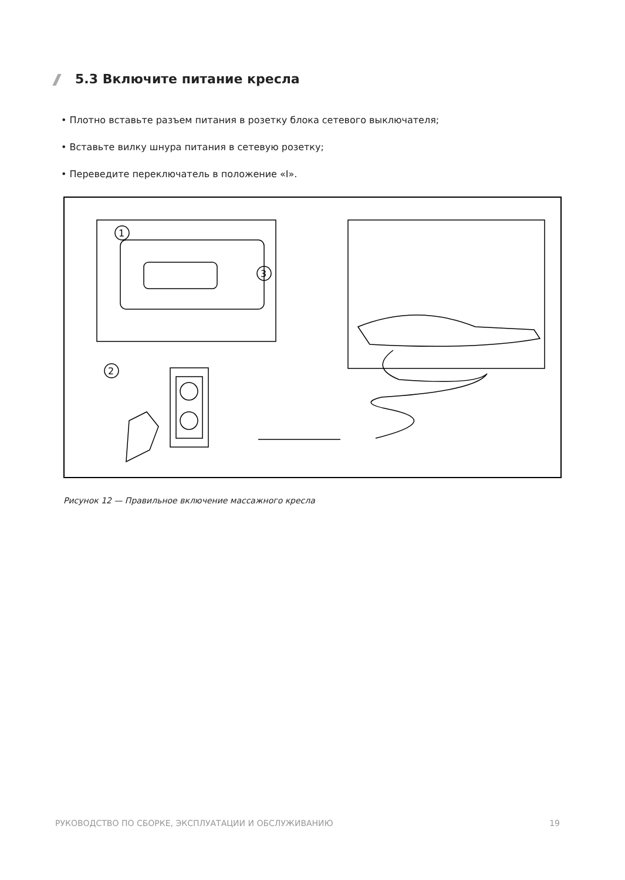5.3 Включите питание кресла
• Плотно вставьте разъем питания в розетку блока сетевого выключателя;
• Вставьте вилку шнура питания в сетевую розетку;
• Переведите переключатель в положение «I».
1
3
2
Рисунок 12 — Правильное включение массажного кресла
РУКОВОДСТВО ПО СБОРКЕ, ЭКСПЛУАТАЦИИ И ОБСЛУЖИВАНИЮ 19